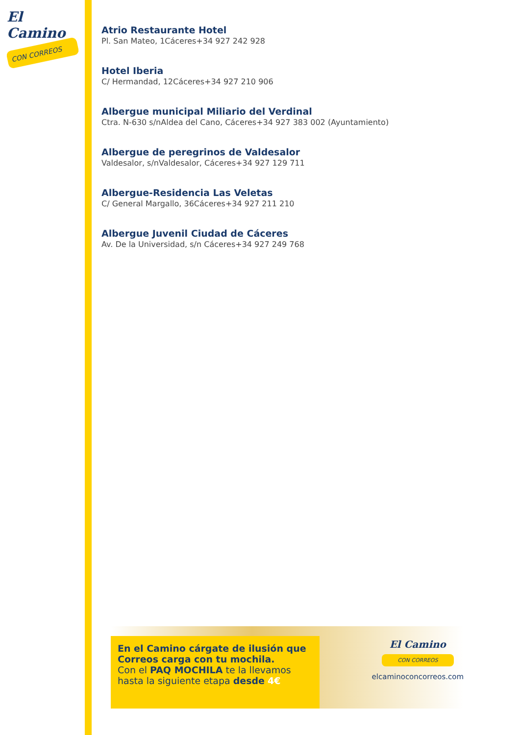El Camino
CON CORREOS
Atrio Restaurante Hotel
Pl. San Mateo, 1Cáceres+34 927 242 928
Hotel Iberia
C/ Hermandad, 12Cáceres+34 927 210 906
Albergue municipal Miliario del Verdinal
Ctra. N-630 s/nAldea del Cano, Cáceres+34 927 383 002 (Ayuntamiento)
Albergue de peregrinos de Valdesalor
Valdesalor, s/nValdesalor, Cáceres+34 927 129 711
Albergue-Residencia Las Veletas
C/ General Margallo, 36Cáceres+34 927 211 210
Albergue Juvenil Ciudad de Cáceres
Av. De la Universidad, s/n Cáceres+34 927 249 768
En el Camino cárgate de ilusión que Correos carga con tu mochila.
Con el PAQ MOCHILA te la llevamos hasta la siguiente etapa desde 4€
El Camino
CON CORREOS
elcaminoconcorreos.com